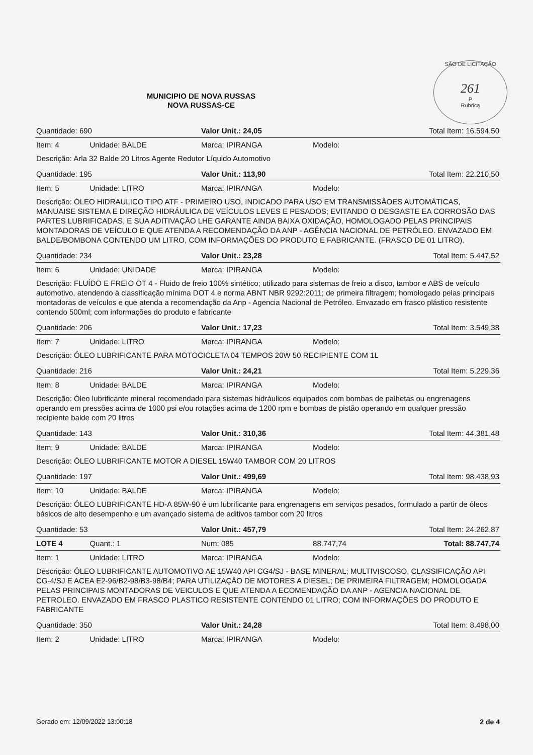SÃO DE LICITAÇÃO
261
P
Rubrica
MUNICIPIO DE NOVA RUSSAS
NOVA RUSSAS-CE
| Quantidade: 690 | | Valor Unit.: 24,05 | | Total Item: 16.594,50 |
| Item: 4 | Unidade: BALDE | Marca: IPIRANGA | Modelo: | |
| Descrição: Arla 32 Balde 20 Litros Agente Redutor Líquido Automotivo | | | | |
| Quantidade: 195 | | Valor Unit.: 113,90 | | Total Item: 22.210,50 |
| Item: 5 | Unidade: LITRO | Marca: IPIRANGA | Modelo: | |
| Descrição: ÓLEO HIDRAULICO TIPO ATF - PRIMEIRO USO, INDICADO PARA USO EM TRANSMISSÃOES AUTOMÁTICAS, MANUAISE SISTEMA E DIREÇÃO HIDRÁULICA DE VEÍCULOS LEVES E PESADOS; EVITANDO O DESGASTE EA CORROSÃO DAS PARTES LUBRIFICADAS, E SUA ADITIVAÇÃO LHE GARANTE AINDA BAIXA OXIDAÇÃO, HOMOLOGADO PELAS PRINCIPAIS MONTADORAS DE VEÍCULO E QUE ATENDA A RECOMENDAÇÃO DA ANP - AGÊNCIA NACIONAL DE PETRÓLEO. ENVAZADO EM BALDE/BOMBONA CONTENDO UM LITRO, COM INFORMAÇÕES DO PRODUTO E FABRICANTE. (FRASCO DE 01 LITRO). | | | | |
| Quantidade: 234 | | Valor Unit.: 23,28 | | Total Item: 5.447,52 |
| Item: 6 | Unidade: UNIDADE | Marca: IPIRANGA | Modelo: | |
| Descrição: FLUÍDO E FREIO OT 4 - Fluido de freio 100% sintético; utilizado para sistemas de freio a disco, tambor e ABS de veículo automotivo, atendendo à classificação mínima DOT 4 e norma ABNT NBR 9292:2011; de primeira filtragem; homologado pelas principais montadoras de veículos e que atenda a recomendação da Anp - Agencia Nacional de Petróleo. Envazado em frasco plástico resistente contendo 500ml; com informações do produto e fabricante | | | | |
| Quantidade: 206 | | Valor Unit.: 17,23 | | Total Item: 3.549,38 |
| Item: 7 | Unidade: LITRO | Marca: IPIRANGA | Modelo: | |
| Descrição: ÓLEO LUBRIFICANTE PARA MOTOCICLETA 04 TEMPOS 20W 50 RECIPIENTE COM 1L | | | | |
| Quantidade: 216 | | Valor Unit.: 24,21 | | Total Item: 5.229,36 |
| Item: 8 | Unidade: BALDE | Marca: IPIRANGA | Modelo: | |
| Descrição: Óleo lubrificante mineral recomendado para sistemas hidráulicos equipados com bombas de palhetas ou engrenagens operando em pressões acima de 1000 psi e/ou rotações acima de 1200 rpm e bombas de pistão operando em qualquer pressão recipiente balde com 20 litros | | | | |
| Quantidade: 143 | | Valor Unit.: 310,36 | | Total Item: 44.381,48 |
| Item: 9 | Unidade: BALDE | Marca: IPIRANGA | Modelo: | |
| Descrição: ÓLEO LUBRIFICANTE MOTOR A DIESEL 15W40 TAMBOR COM 20 LITROS | | | | |
| Quantidade: 197 | | Valor Unit.: 499,69 | | Total Item: 98.438,93 |
| Item: 10 | Unidade: BALDE | Marca: IPIRANGA | Modelo: | |
| Descrição: ÓLEO LUBRIFICANTE HD-A 85W-90 é um lubrificante para engrenagens em serviços pesados, formulado a partir de óleos básicos de alto desempenho e um avançado sistema de aditivos tambor com 20 litros | | | | |
| Quantidade: 53 | | Valor Unit.: 457,79 | | Total Item: 24.262,87 |
| LOTE 4 | Quant.: 1 | Num: 085 | 88.747,74 | Total: 88.747,74 |
| Item: 1 | Unidade: LITRO | Marca: IPIRANGA | Modelo: | |
| Descrição: ÓLEO LUBRIFICANTE AUTOMOTIVO AE 15W40 API CG4/SJ - BASE MINERAL; MULTIVISCOSO, CLASSIFICAÇÃO API CG-4/SJ E ACEA E2-96/B2-98/B3-98/B4; PARA UTILIZAÇÃO DE MOTORES A DIESEL; DE PRIMEIRA FILTRAGEM; HOMOLOGADA PELAS PRINCIPAIS MONTADORAS DE VEICULOS E QUE ATENDA A ECOMENDAÇÃO DA ANP - AGENCIA NACIONAL DE PETROLEO. ENVAZADO EM FRASCO PLASTICO RESISTENTE CONTENDO 01 LITRO; COM INFORMAÇÕES DO PRODUTO E FABRICANTE | | | | |
| Quantidade: 350 | | Valor Unit.: 24,28 | | Total Item: 8.498,00 |
| Item: 2 | Unidade: LITRO | Marca: IPIRANGA | Modelo: | |
Gerado em: 12/09/2022 13:00:18 2 de 4